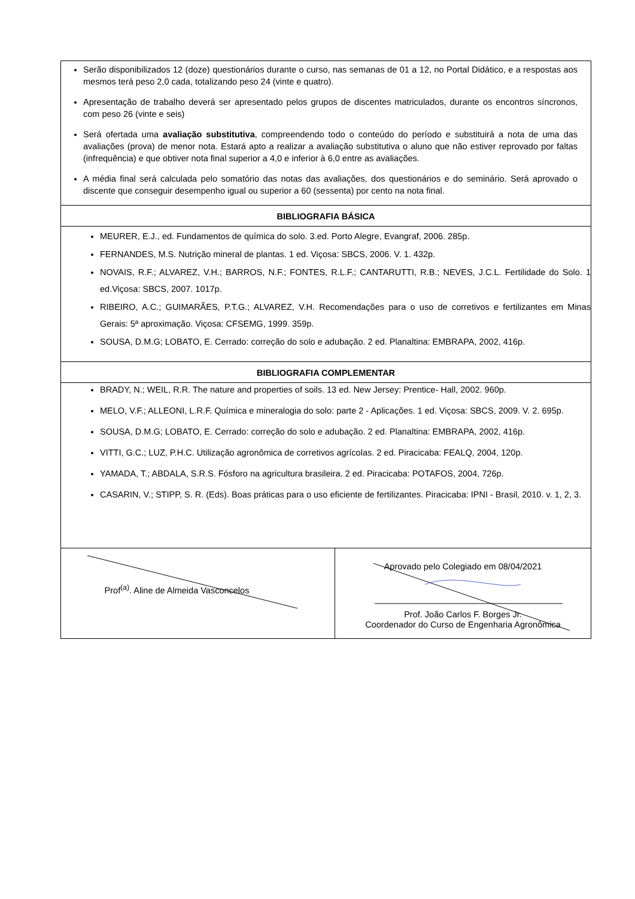| Serão disponibilizados 12 (doze) questionários durante o curso, nas semanas de 01 a 12, no Portal Didático, e a respostas aos mesmos terá peso 2,0 cada, totalizando peso 24 (vinte e quatro). Apresentação de trabalho deverá ser apresentado pelos grupos de discentes matriculados, durante os encontros síncronos, com peso 26 (vinte e seis) Será ofertada uma avaliação substitutiva , compreendendo todo o conteúdo do período e substituirá a nota de uma das avaliações (prova) de menor nota. Estará apto a realizar a avaliação substitutiva o aluno que não estiver reprovado por faltas (infrequência) e que obtiver nota final superior a 4,0 e inferior à 6,0 entre as avaliações. A média final será calculada pelo somatório das notas das avaliações, dos questionários e do seminário. Será aprovado o discente que conseguir desempenho igual ou superior a 60 (sessenta) por cento na nota final. | |
| BIBLIOGRAFIA BÁSICA | |
| MEURER, E.J., ed. Fundamentos de química do solo. 3.ed. Porto Alegre, Evangraf, 2006. 285p. FERNANDES, M.S. Nutrição mineral de plantas. 1 ed. Viçosa: SBCS, 2006. V. 1. 432p. NOVAIS, R.F.; ALVAREZ, V.H.; BARROS, N.F.; FONTES, R.L.F.; CANTARUTTI, R.B.; NEVES, J.C.L. Fertilidade do Solo. 1 ed.Viçosa: SBCS, 2007. 1017p. RIBEIRO, A.C.; GUIMARÃES, P.T.G.; ALVAREZ, V.H. Recomendações para o uso de corretivos e fertilizantes em Minas Gerais: 5ª aproximação. Viçosa: CFSEMG, 1999. 359p. SOUSA, D.M.G; LOBATO, E. Cerrado: correção do solo e adubação. 2 ed. Planaltina: EMBRAPA, 2002, 416p. | |
| BIBLIOGRAFIA COMPLEMENTAR | |
| BRADY, N.; WEIL, R.R. The nature and properties of soils. 13 ed. New Jersey: Prentice- Hall, 2002. 960p. MELO, V.F.; ALLEONI, L.R.F. Química e mineralogia do solo: parte 2 - Aplicações. 1 ed. Viçosa: SBCS, 2009. V. 2. 695p. SOUSA, D.M.G; LOBATO, E. Cerrado: correção do solo e adubação. 2 ed. Planaltina: EMBRAPA, 2002, 416p. VITTI, G.C.; LUZ, P.H.C. Utilização agronômica de corretivos agrícolas. 2 ed. Piracicaba: FEALQ, 2004, 120p. YAMADA, T.; ABDALA, S.R.S. Fósforo na agricultura brasileira. 2 ed. Piracicaba: POTAFOS, 2004, 726p. CASARIN, V.; STIPP, S. R. (Eds). Boas práticas para o uso eficiente de fertilizantes. Piracicaba: IPNI - Brasil, 2010. v. 1, 2, 3. | |
| Prof<sup>(a)</sup>. Aline de Almeida Vasconcelos | Aprovado pelo Colegiado em 08/04/2021 Prof. João Carlos F. Borges Jr. Coordenador do Curso de Engenharia Agronômica |